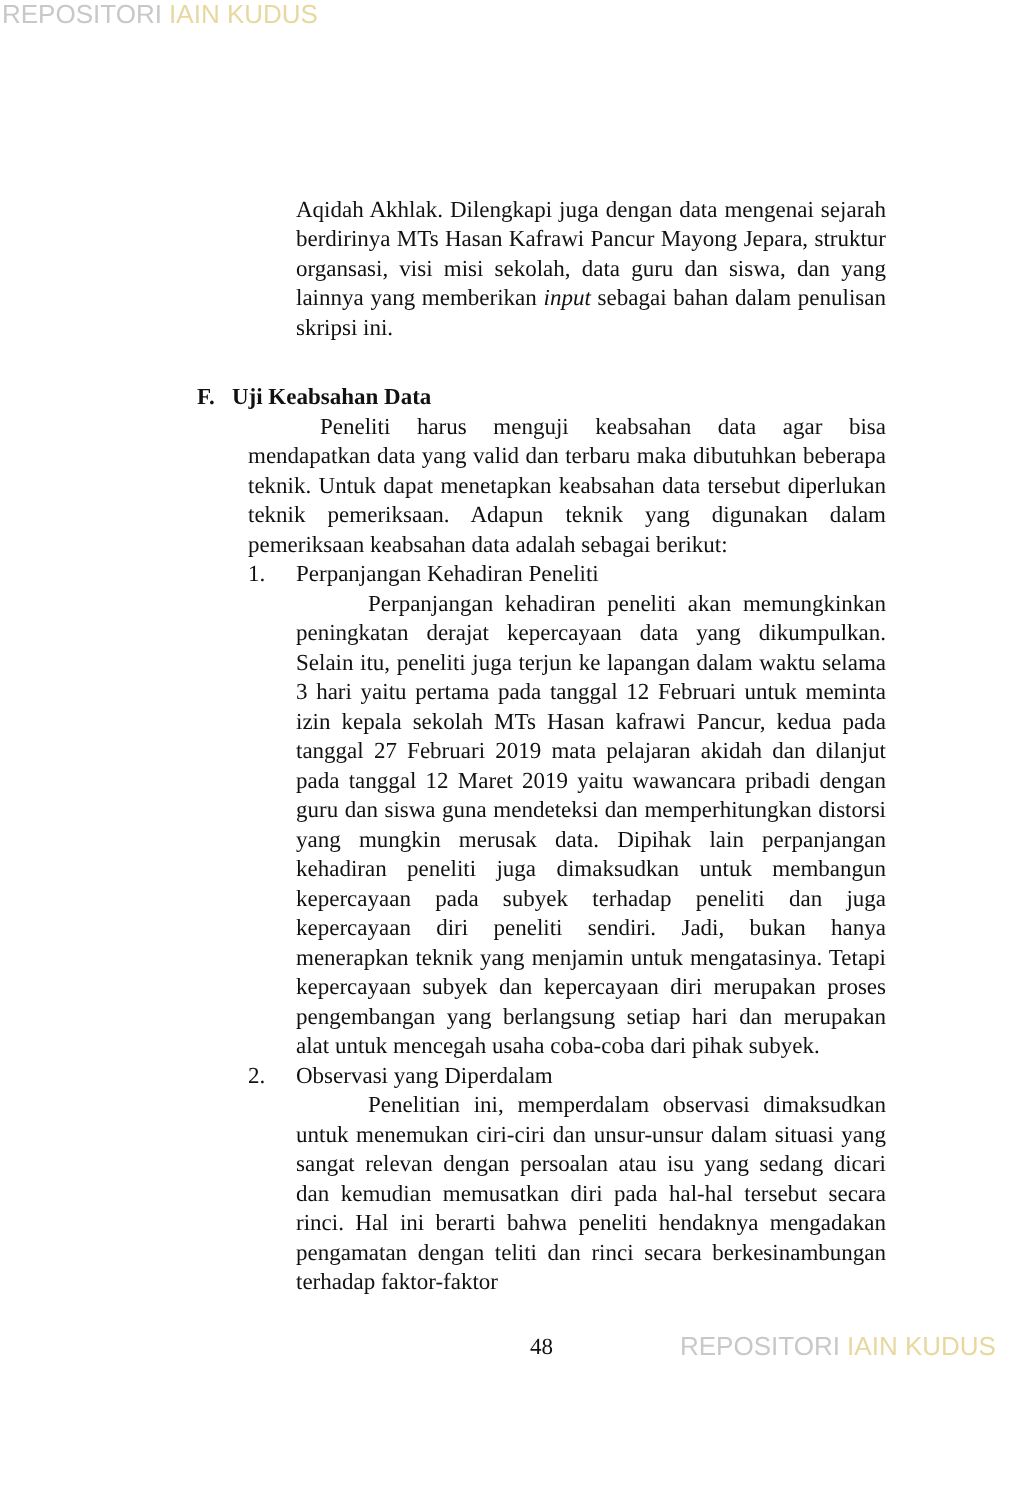REPOSITORI IAIN KUDUS
Aqidah Akhlak. Dilengkapi juga dengan data mengenai sejarah berdirinya MTs Hasan Kafrawi Pancur Mayong Jepara, struktur organsasi, visi misi sekolah, data guru dan siswa, dan yang lainnya yang memberikan input sebagai bahan dalam penulisan skripsi ini.
F. Uji Keabsahan Data
Peneliti harus menguji keabsahan data agar bisa mendapatkan data yang valid dan terbaru maka dibutuhkan beberapa teknik. Untuk dapat menetapkan keabsahan data tersebut diperlukan teknik pemeriksaan. Adapun teknik yang digunakan dalam pemeriksaan keabsahan data adalah sebagai berikut:
1. Perpanjangan Kehadiran Peneliti
Perpanjangan kehadiran peneliti akan memungkinkan peningkatan derajat kepercayaan data yang dikumpulkan. Selain itu, peneliti juga terjun ke lapangan dalam waktu selama 3 hari yaitu pertama pada tanggal 12 Februari untuk meminta izin kepala sekolah MTs Hasan kafrawi Pancur, kedua pada tanggal 27 Februari 2019 mata pelajaran akidah dan dilanjut pada tanggal 12 Maret 2019 yaitu wawancara pribadi dengan guru dan siswa guna mendeteksi dan memperhitungkan distorsi yang mungkin merusak data. Dipihak lain perpanjangan kehadiran peneliti juga dimaksudkan untuk membangun kepercayaan pada subyek terhadap peneliti dan juga kepercayaan diri peneliti sendiri. Jadi, bukan hanya menerapkan teknik yang menjamin untuk mengatasinya. Tetapi kepercayaan subyek dan kepercayaan diri merupakan proses pengembangan yang berlangsung setiap hari dan merupakan alat untuk mencegah usaha coba-coba dari pihak subyek.
2. Observasi yang Diperdalam
Penelitian ini, memperdalam observasi dimaksudkan untuk menemukan ciri-ciri dan unsur-unsur dalam situasi yang sangat relevan dengan persoalan atau isu yang sedang dicari dan kemudian memusatkan diri pada hal-hal tersebut secara rinci. Hal ini berarti bahwa peneliti hendaknya mengadakan pengamatan dengan teliti dan rinci secara berkesinambungan terhadap faktor-faktor
48 REPOSITORI IAIN KUDUS